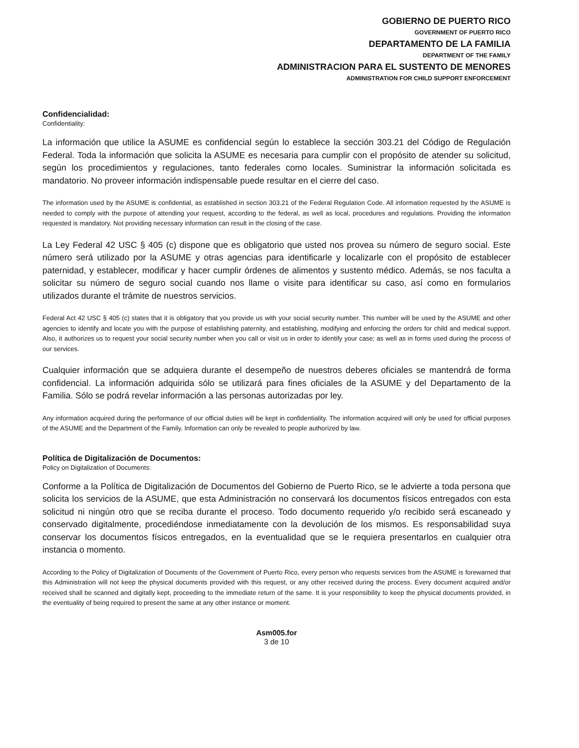GOBIERNO DE PUERTO RICO
GOVERNMENT OF PUERTO RICO
DEPARTAMENTO DE LA FAMILIA
DEPARTMENT OF THE FAMILY
ADMINISTRACION PARA EL SUSTENTO DE MENORES
ADMINISTRATION FOR CHILD SUPPORT ENFORCEMENT
Confidencialidad:
Confidentiality:
La información que utilice la ASUME es confidencial según lo establece la sección 303.21 del Código de Regulación Federal. Toda la información que solicita la ASUME es necesaria para cumplir con el propósito de atender su solicitud, según los procedimientos y regulaciones, tanto federales como locales. Suministrar la información solicitada es mandatorio. No proveer información indispensable puede resultar en el cierre del caso.
The information used by the ASUME is confidential, as established in section 303.21 of the Federal Regulation Code. All information requested by the ASUME is needed to comply with the purpose of attending your request, according to the federal, as well as local, procedures and regulations. Providing the information requested is mandatory. Not providing necessary information can result in the closing of the case.
La Ley Federal 42 USC § 405 (c) dispone que es obligatorio que usted nos provea su número de seguro social. Este número será utilizado por la ASUME y otras agencias para identificarle y localizarle con el propósito de establecer paternidad, y establecer, modificar y hacer cumplir órdenes de alimentos y sustento médico. Además, se nos faculta a solicitar su número de seguro social cuando nos llame o visite para identificar su caso, así como en formularios utilizados durante el trámite de nuestros servicios.
Federal Act 42 USC § 405 (c) states that it is obligatory that you provide us with your social security number. This number will be used by the ASUME and other agencies to identify and locate you with the purpose of establishing paternity, and establishing, modifying and enforcing the orders for child and medical support. Also, it authorizes us to request your social security number when you call or visit us in order to identify your case; as well as in forms used during the process of our services.
Cualquier información que se adquiera durante el desempeño de nuestros deberes oficiales se mantendrá de forma confidencial. La información adquirida sólo se utilizará para fines oficiales de la ASUME y del Departamento de la Familia. Sólo se podrá revelar información a las personas autorizadas por ley.
Any information acquired during the performance of our official duties will be kept in confidentiality. The information acquired will only be used for official purposes of the ASUME and the Department of the Family. Information can only be revealed to people authorized by law.
Política de Digitalización de Documentos:
Policy on Digitalization of Documents:
Conforme a la Política de Digitalización de Documentos del Gobierno de Puerto Rico, se le advierte a toda persona que solicita los servicios de la ASUME, que esta Administración no conservará los documentos físicos entregados con esta solicitud ni ningún otro que se reciba durante el proceso. Todo documento requerido y/o recibido será escaneado y conservado digitalmente, procediéndose inmediatamente con la devolución de los mismos. Es responsabilidad suya conservar los documentos físicos entregados, en la eventualidad que se le requiera presentarlos en cualquier otra instancia o momento.
According to the Policy of Digitalization of Documents of the Government of Puerto Rico, every person who requests services from the ASUME is forewarned that this Administration will not keep the physical documents provided with this request, or any other received during the process. Every document acquired and/or received shall be scanned and digitally kept, proceeding to the immediate return of the same. It is your responsibility to keep the physical documents provided, in the eventuality of being required to present the same at any other instance or moment.
Asm005.for
3 de 10